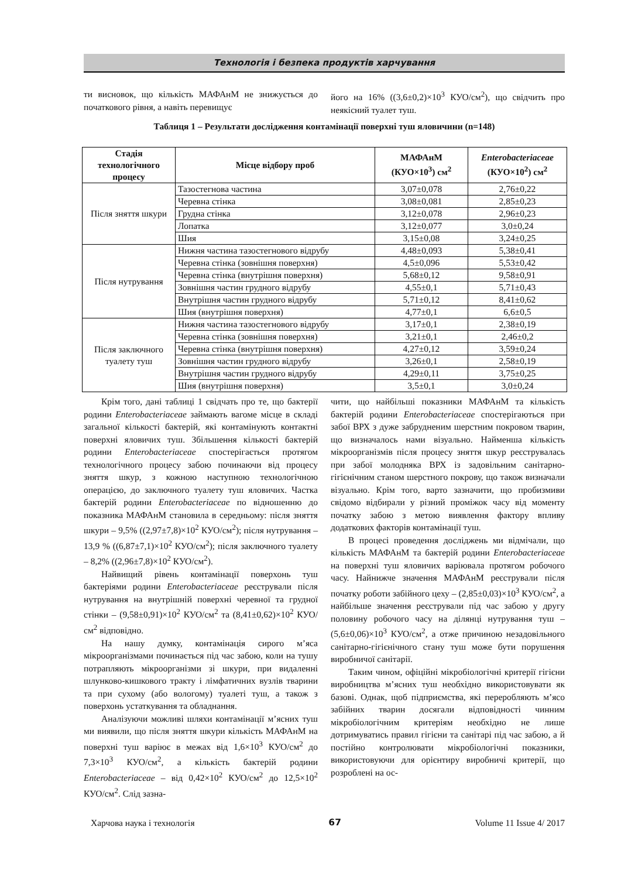Технологія і безпека продуктів харчування
ти висновок, що кількість МАФАнМ не знижується до початкового рівня, а навіть перевищує
його на 16% ((3,6±0,2)×10<sup>3</sup> КУО/см<sup>2</sup>), що свідчить про неякісний туалет туш.
Таблиця 1 – Результати дослідження контамінації поверхні туш яловичини (n=148)
| Стадія технологічного процесу | Місце відбору проб | МАФАнМ (КУО×10<sup>3</sup>) см<sup>2</sup> | Enterobacteriaceae (КУО×10<sup>2</sup>) см<sup>2</sup> |
| --- | --- | --- | --- |
| Після зняття шкури | Тазостегнова частина | 3,07±0,078 | 2,76±0,22 |
| | Черевна стінка | 3,08±0,081 | 2,85±0,23 |
| | Грудна стінка | 3,12±0,078 | 2,96±0,23 |
| | Лопатка | 3,12±0,077 | 3,0±0,24 |
| | Шия | 3,15±0,08 | 3,24±0,25 |
| Після нутрування | Нижня частина тазостегнового відрубу | 4,48±0,093 | 5,38±0,41 |
| | Черевна стінка (зовнішня поверхня) | 4,5±0,096 | 5,53±0,42 |
| | Черевна стінка (внутрішня поверхня) | 5,68±0,12 | 9,58±0,91 |
| | Зовнішня частин грудного відрубу | 4,55±0,1 | 5,71±0,43 |
| | Внутрішня частин грудного відрубу | 5,71±0,12 | 8,41±0,62 |
| | Шия (внутрішня поверхня) | 4,77±0,1 | 6,6±0,5 |
| Після заключного туалету туш | Нижня частина тазостегнового відрубу | 3,17±0,1 | 2,38±0,19 |
| | Черевна стінка (зовнішня поверхня) | 3,21±0,1 | 2,46±0,2 |
| | Черевна стінка (внутрішня поверхня) | 4,27±0,12 | 3,59±0,24 |
| | Зовнішня частин грудного відрубу | 3,26±0,1 | 2,58±0,19 |
| | Внутрішня частин грудного відрубу | 4,29±0,11 | 3,75±0,25 |
| | Шия (внутрішня поверхня) | 3,5±0,1 | 3,0±0,24 |
Крім того, дані таблиці 1 свідчать про те, що бактерії родини Enterobacteriaceae займають вагоме місце в складі загальної кількості бактерій, які контамінують контактні поверхні яловичих туш. Збільшення кількості бактерій родини Enterobacteriaceae спостерігається протягом технологічного процесу забою починаючи від процесу зняття шкур, з кожною наступною технологічною операцією, до заключного туалету туш яловичих. Частка бактерій родини Enterobacteriaceae по відношенню до показника МАФАнМ становила в середньому: після зняття шкури – 9,5% ((2,97±7,8)×10<sup>2</sup> КУО/см<sup>2</sup>); після нутрування – 13,9 % ((6,87±7,1)×10<sup>2</sup> КУО/см<sup>2</sup>); після заключного туалету – 8,2% ((2,96±7,8)×10<sup>2</sup> КУО/см<sup>2</sup>).
Найвищий рівень контамінації поверхонь туш бактеріями родини Enterobacteriaceae реєстрували після нутрування на внутрішній поверхні черевної та грудної стінки – (9,58±0,91)×10<sup>2</sup> КУО/см<sup>2</sup> та (8,41±0,62)×10<sup>2</sup> КУО/см<sup>2</sup> відповідно.
На нашу думку, контамінація сирого м’яса мікроорганізмами починається під час забою, коли на тушу потрапляють мікроорганізми зі шкури, при видаленні шлунково-кишкового тракту і лімфатичних вузлів тварини та при сухому (або вологому) туалеті туш, а також з поверхонь устаткування та обладнання.
Аналізуючи можливі шляхи контамінації м’ясних туш ми виявили, що після зняття шкури кількість МАФАнМ на поверхні туш варіює в межах від 1,6×10<sup>3</sup> КУО/см<sup>2</sup> до 7,3×10<sup>3</sup> КУО/см<sup>2</sup>, а кількість бактерій родини Enterobacteriaceae – від 0,42×10<sup>2</sup> КУО/см<sup>2</sup> до 12,5×10<sup>2</sup> КУО/см<sup>2</sup>. Слід зазна-
чити, що найбільші показники МАФАнМ та кількість бактерій родини Enterobacteriaceae спостерігаються при забої ВРХ з дуже забрудненим шерстним покровом тварин, що визначалось нами візуально. Найменша кількість мікроорганізмів після процесу зняття шкур реєструвалась при забої молодняка ВРХ із задовільним санітарно-гігієнічним станом шерстного покрову, що також визначали візуально. Крім того, варто зазначити, що пробизмиви свідомо відбирали у різний проміжок часу від моменту початку забою з метою виявлення фактору впливу додаткових факторів контамінації туш.
В процесі проведення досліджень ми відмічали, що кількість МАФАнМ та бактерій родини Enterobacteriaceae на поверхні туш яловичих варіювала протягом робочого часу. Найнижче значення МАФАнМ реєстрували після початку роботи забійного цеху – (2,85±0,03)×10<sup>3</sup> КУО/см<sup>2</sup>, а найбільше значення реєстрували під час забою у другу половину робочого часу на ділянці нутрування туш – (5,6±0,06)×10<sup>3</sup> КУО/см<sup>2</sup>, а отже причиною незадовільного санітарно-гігієнічного стану туш може бути порушення виробничої санітарії.
Таким чином, офіційні мікробіологічні критерії гігієни виробництва м’ясних туш необхідно використовувати як базові. Однак, щоб підприємства, які переробляють м’ясо забійних тварин досягали відповідності чинним мікробіологічним критеріям необхідно не лише дотримуватись правил гігієни та санітарі під час забою, а й постійно контролювати мікробіологічні показники, використовуючи для орієнтиру виробничі критерії, що розроблені на ос-
Харчова наука і технологія 67 Volume 11 Issue 4/ 2017